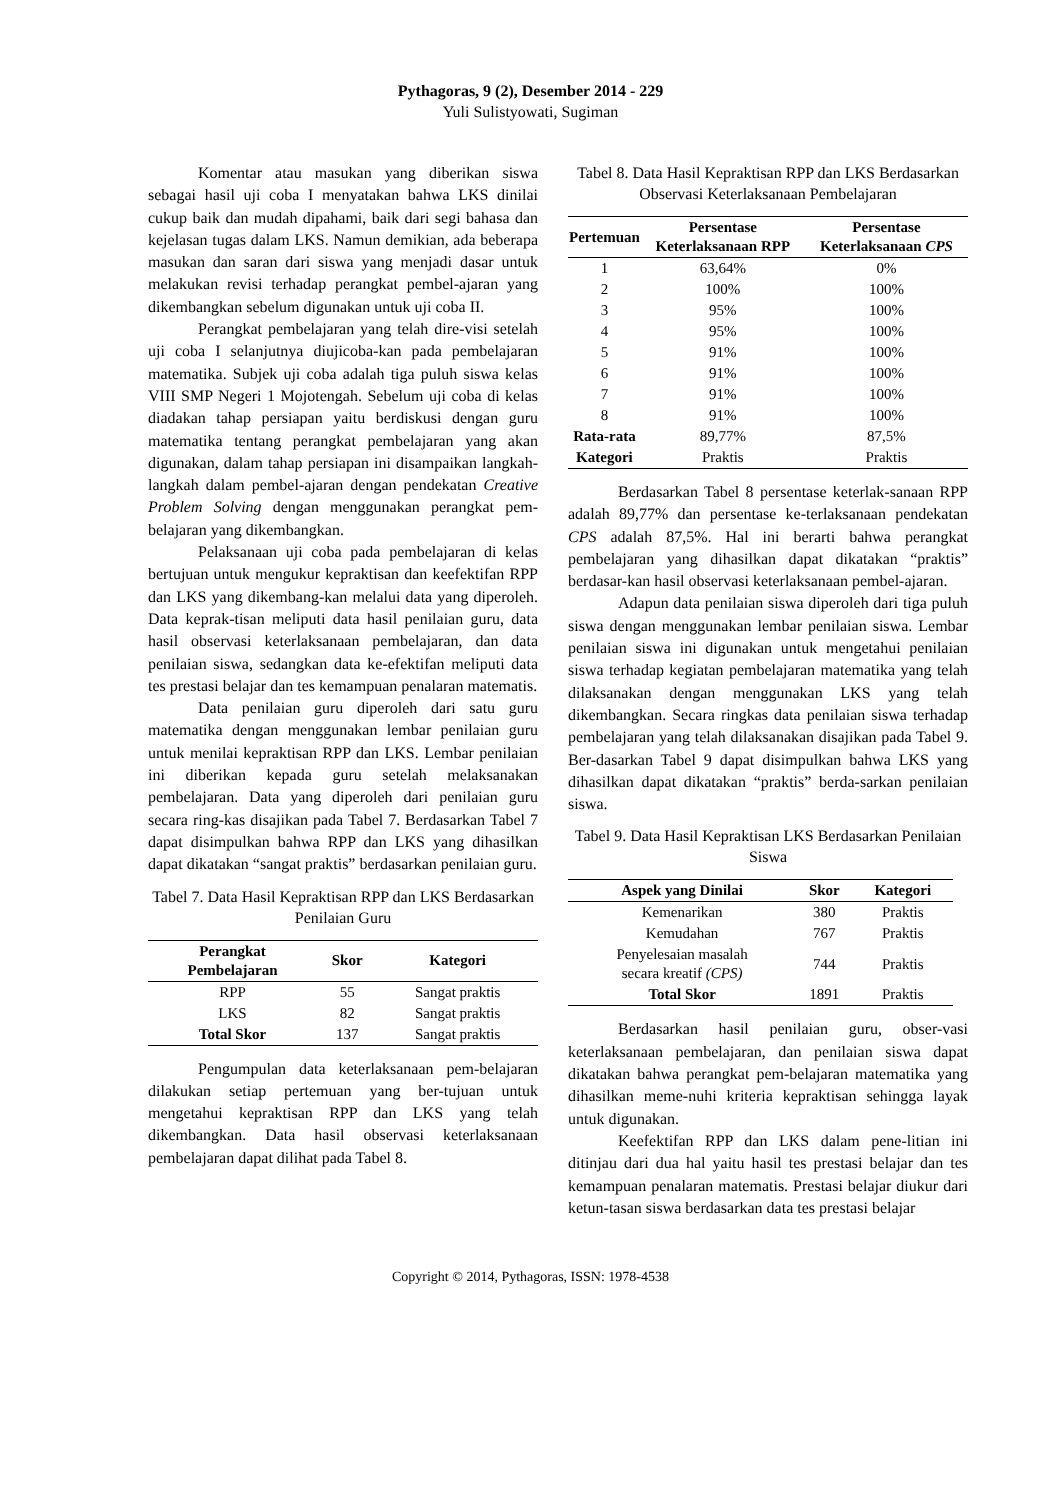Pythagoras, 9 (2), Desember 2014 - 229
Yuli Sulistyowati, Sugiman
Komentar atau masukan yang diberikan siswa sebagai hasil uji coba I menyatakan bahwa LKS dinilai cukup baik dan mudah dipahami, baik dari segi bahasa dan kejelasan tugas dalam LKS. Namun demikian, ada beberapa masukan dan saran dari siswa yang menjadi dasar untuk melakukan revisi terhadap perangkat pembel-ajaran yang dikembangkan sebelum digunakan untuk uji coba II.
Perangkat pembelajaran yang telah dire-visi setelah uji coba I selanjutnya diujicoba-kan pada pembelajaran matematika. Subjek uji coba adalah tiga puluh siswa kelas VIII SMP Negeri 1 Mojotengah. Sebelum uji coba di kelas diadakan tahap persiapan yaitu berdiskusi dengan guru matematika tentang perangkat pembelajaran yang akan digunakan, dalam tahap persiapan ini disampaikan langkah-langkah dalam pembel-ajaran dengan pendekatan Creative Problem Solving dengan menggunakan perangkat pem-belajaran yang dikembangkan.
Pelaksanaan uji coba pada pembelajaran di kelas bertujuan untuk mengukur kepraktisan dan keefektifan RPP dan LKS yang dikembang-kan melalui data yang diperoleh. Data keprak-tisan meliputi data hasil penilaian guru, data hasil observasi keterlaksanaan pembelajaran, dan data penilaian siswa, sedangkan data ke-efektifan meliputi data tes prestasi belajar dan tes kemampuan penalaran matematis.
Data penilaian guru diperoleh dari satu guru matematika dengan menggunakan lembar penilaian guru untuk menilai kepraktisan RPP dan LKS. Lembar penilaian ini diberikan kepada guru setelah melaksanakan pembelajaran. Data yang diperoleh dari penilaian guru secara ring-kas disajikan pada Tabel 7. Berdasarkan Tabel 7 dapat disimpulkan bahwa RPP dan LKS yang dihasilkan dapat dikatakan “sangat praktis” berdasarkan penilaian guru.
Tabel 7. Data Hasil Kepraktisan RPP dan LKS Berdasarkan Penilaian Guru
| Perangkat Pembelajaran | Skor | Kategori |
| --- | --- | --- |
| RPP | 55 | Sangat praktis |
| LKS | 82 | Sangat praktis |
| Total Skor | 137 | Sangat praktis |
Pengumpulan data keterlaksanaan pem-belajaran dilakukan setiap pertemuan yang ber-tujuan untuk mengetahui kepraktisan RPP dan LKS yang telah dikembangkan. Data hasil observasi keterlaksanaan pembelajaran dapat dilihat pada Tabel 8.
Tabel 8. Data Hasil Kepraktisan RPP dan LKS Berdasarkan Observasi Keterlaksanaan Pembelajaran
| Pertemuan | Persentase Keterlaksanaan RPP | Persentase Keterlaksanaan CPS |
| --- | --- | --- |
| 1 | 63,64% | 0% |
| 2 | 100% | 100% |
| 3 | 95% | 100% |
| 4 | 95% | 100% |
| 5 | 91% | 100% |
| 6 | 91% | 100% |
| 7 | 91% | 100% |
| 8 | 91% | 100% |
| Rata-rata | 89,77% | 87,5% |
| Kategori | Praktis | Praktis |
Berdasarkan Tabel 8 persentase keterlak-sanaan RPP adalah 89,77% dan persentase ke-terlaksanaan pendekatan CPS adalah 87,5%. Hal ini berarti bahwa perangkat pembelajaran yang dihasilkan dapat dikatakan “praktis” berdasar-kan hasil observasi keterlaksanaan pembel-ajaran.
Adapun data penilaian siswa diperoleh dari tiga puluh siswa dengan menggunakan lembar penilaian siswa. Lembar penilaian siswa ini digunakan untuk mengetahui penilaian siswa terhadap kegiatan pembelajaran matematika yang telah dilaksanakan dengan menggunakan LKS yang telah dikembangkan. Secara ringkas data penilaian siswa terhadap pembelajaran yang telah dilaksanakan disajikan pada Tabel 9. Ber-dasarkan Tabel 9 dapat disimpulkan bahwa LKS yang dihasilkan dapat dikatakan “praktis” berda-sarkan penilaian siswa.
Tabel 9. Data Hasil Kepraktisan LKS Berdasarkan Penilaian Siswa
| Aspek yang Dinilai | Skor | Kategori |
| --- | --- | --- |
| Kemenarikan | 380 | Praktis |
| Kemudahan | 767 | Praktis |
| Penyelesaian masalah secara kreatif (CPS) | 744 | Praktis |
| Total Skor | 1891 | Praktis |
Berdasarkan hasil penilaian guru, obser-vasi keterlaksanaan pembelajaran, dan penilaian siswa dapat dikatakan bahwa perangkat pem-belajaran matematika yang dihasilkan meme-nuhi kriteria kepraktisan sehingga layak untuk digunakan.
Keefektifan RPP dan LKS dalam pene-litian ini ditinjau dari dua hal yaitu hasil tes prestasi belajar dan tes kemampuan penalaran matematis. Prestasi belajar diukur dari ketun-tasan siswa berdasarkan data tes prestasi belajar
Copyright © 2014, Pythagoras, ISSN: 1978-4538